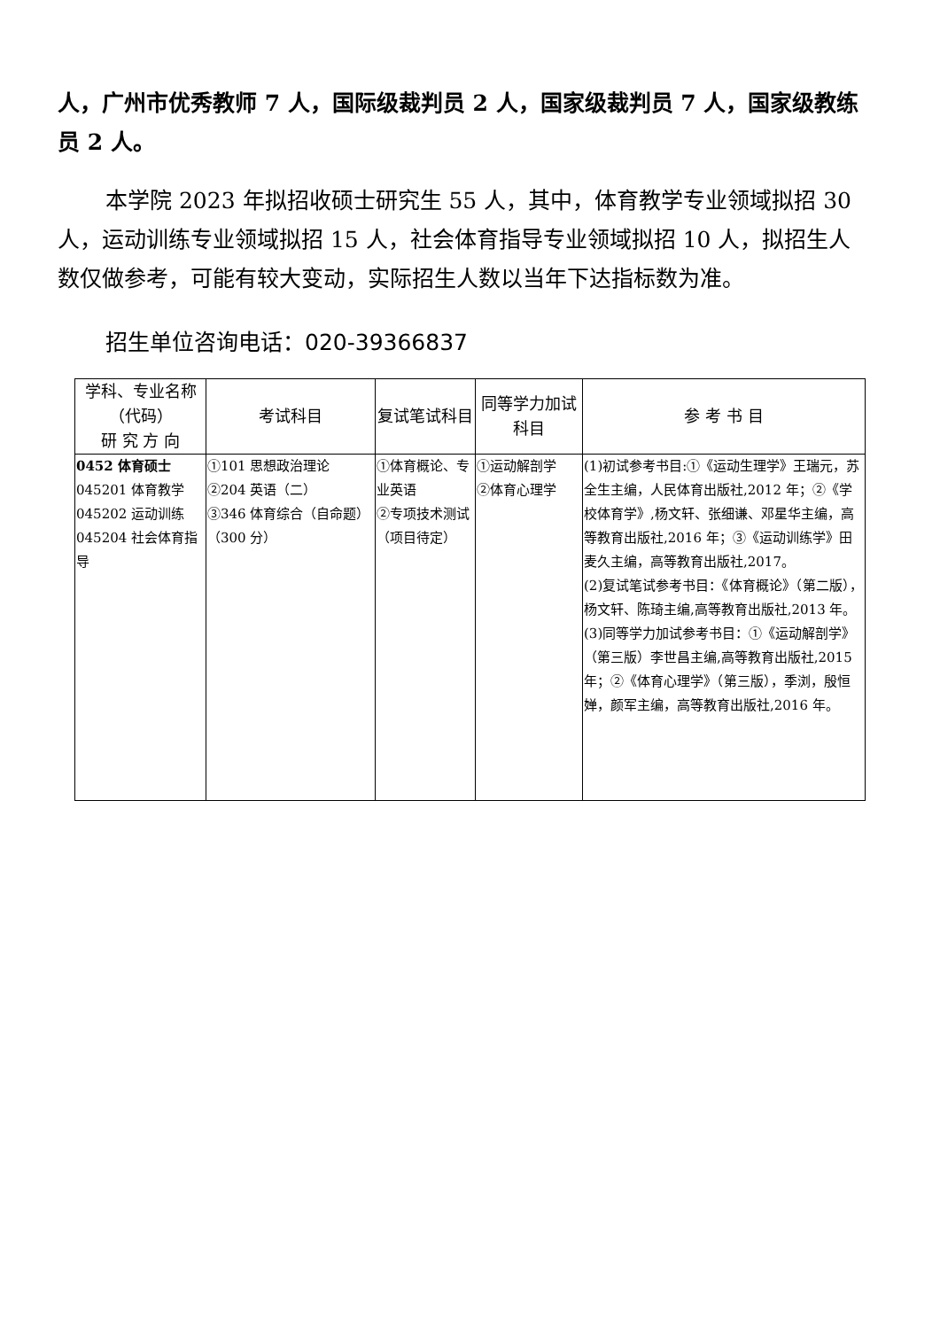人，广州市优秀教师 7 人，国际级裁判员 2 人，国家级裁判员 7 人，国家级教练员 2 人。
本学院 2023 年拟招收硕士研究生 55 人，其中，体育教学专业领域拟招 30 人，运动训练专业领域拟招 15 人，社会体育指导专业领域拟招 10 人，拟招生人数仅做参考，可能有较大变动，实际招生人数以当年下达指标数为准。
招生单位咨询电话：020-39366837
| 学科、专业名称（代码） 研 究 方 向 | 考试科目 | 复试笔试科目 | 同等学力加试科目 | 参 考 书 目 |
| --- | --- | --- | --- | --- |
| 0452 体育硕士 045201 体育教学 045202 运动训练 045204 社会体育指导 | ①101 思想政治理论 ②204 英语（二） ③346 体育综合（自命题）（300 分） | ①体育概论、专业英语 ②专项技术测试（项目待定） | ①运动解剖学 ②体育心理学 | (1)初试参考书目:①《运动生理学》王瑞元，苏全生主编，人民体育出版社,2012 年；②《学校体育学》,杨文轩、张细谦、邓星华主编，高等教育出版社,2016 年；③《运动训练学》田麦久主编，高等教育出版社,2017。 (2)复试笔试参考书目：《体育概论》（第二版），杨文轩、陈琦主编,高等教育出版社,2013 年。 (3)同等学力加试参考书目：①《运动解剖学》（第三版）李世昌主编,高等教育出版社,2015 年；②《体育心理学》（第三版），季浏，殷恒婵，颜军主编，高等教育出版社,2016 年。 |